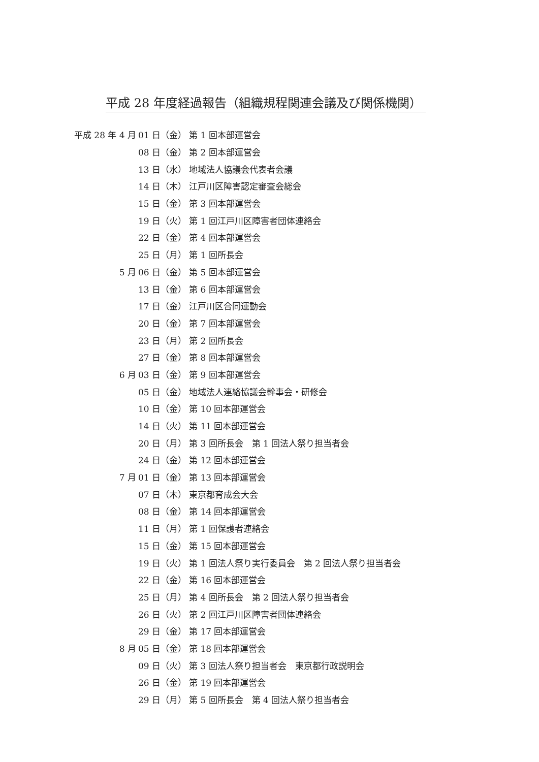平成 28 年度経過報告（組織規程関連会議及び関係機関）
平成 28 年 4 月 01 日（金） 第 1 回本部運営会
08 日（金） 第 2 回本部運営会
13 日（水） 地域法人協議会代表者会議
14 日（木） 江戸川区障害認定審査会総会
15 日（金） 第 3 回本部運営会
19 日（火） 第 1 回江戸川区障害者団体連絡会
22 日（金） 第 4 回本部運営会
25 日（月） 第 1 回所長会
5 月 06 日（金） 第 5 回本部運営会
13 日（金） 第 6 回本部運営会
17 日（金） 江戸川区合同運動会
20 日（金） 第 7 回本部運営会
23 日（月） 第 2 回所長会
27 日（金） 第 8 回本部運営会
6 月 03 日（金） 第 9 回本部運営会
05 日（金） 地域法人連絡協議会幹事会・研修会
10 日（金） 第 10 回本部運営会
14 日（火） 第 11 回本部運営会
20 日（月） 第 3 回所長会　第 1 回法人祭り担当者会
24 日（金） 第 12 回本部運営会
7 月 01 日（金） 第 13 回本部運営会
07 日（木） 東京都育成会大会
08 日（金） 第 14 回本部運営会
11 日（月） 第 1 回保護者連絡会
15 日（金） 第 15 回本部運営会
19 日（火） 第 1 回法人祭り実行委員会　第 2 回法人祭り担当者会
22 日（金） 第 16 回本部運営会
25 日（月） 第 4 回所長会　第 2 回法人祭り担当者会
26 日（火） 第 2 回江戸川区障害者団体連絡会
29 日（金） 第 17 回本部運営会
8 月 05 日（金） 第 18 回本部運営会
09 日（火） 第 3 回法人祭り担当者会　東京都行政説明会
26 日（金） 第 19 回本部運営会
29 日（月） 第 5 回所長会　第 4 回法人祭り担当者会